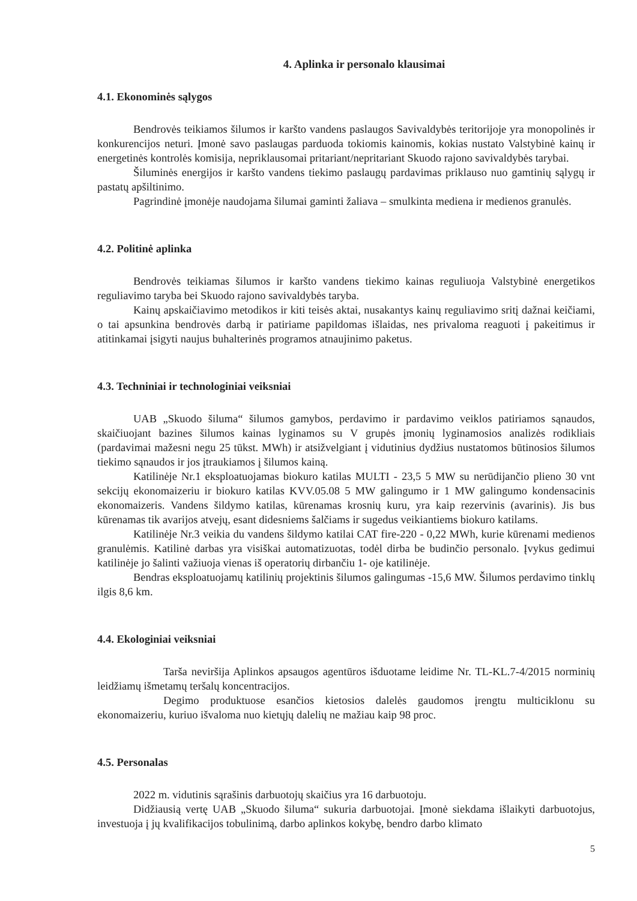4. Aplinka ir personalo klausimai
4.1. Ekonominės sąlygos
Bendrovės teikiamos šilumos ir karšto vandens paslaugos Savivaldybės teritorijoje yra monopolinės ir konkurencijos neturi. Įmonė savo paslaugas parduoda tokiomis kainomis, kokias nustato Valstybinė kainų ir energetinės kontrolės komisija, nepriklausomai pritariant/nepritariant Skuodo rajono savivaldybės tarybai.
Šiluminės energijos ir karšto vandens tiekimo paslaugų pardavimas priklauso nuo gamtinių sąlygų ir pastatų apšiltinimo.
Pagrindinė įmonėje naudojama šilumai gaminti žaliava – smulkinta mediena ir medienos granulės.
4.2. Politinė aplinka
Bendrovės teikiamas šilumos ir karšto vandens tiekimo kainas reguliuoja Valstybinė energetikos reguliavimo taryba bei Skuodo rajono savivaldybės taryba.
Kainų apskaičiavimo metodikos ir kiti teisės aktai, nusakantys kainų reguliavimo sritį dažnai keičiami, o tai apsunkina bendrovės darbą ir patiriame papildomas išlaidas, nes privaloma reaguoti į pakeitimus ir atitinkamai įsigyti naujus buhalterinės programos atnaujinimo paketus.
4.3. Techniniai ir technologiniai veiksniai
UAB „Skuodo šiluma“ šilumos gamybos, perdavimo ir pardavimo veiklos patiriamos sąnaudos, skaičiuojant bazines šilumos kainas lyginamos su V grupės įmonių lyginamosios analizės rodikliais (pardavimai mažesni negu 25 tūkst. MWh) ir atsižvelgiant į vidutinius dydžius nustatomos būtinosios šilumos tiekimo sąnaudos ir jos įtraukiamos į šilumos kainą.
Katilinėje Nr.1 eksploatuojamas biokuro katilas MULTI - 23,5 5 MW su nerūdijančio plieno 30 vnt sekcijų ekonomaizeriu ir biokuro katilas KVV.05.08 5 MW galingumo ir 1 MW galingumo kondensacinis ekonomaizeris. Vandens šildymo katilas, kūrenamas krosnių kuru, yra kaip rezervinis (avarinis). Jis bus kūrenamas tik avarijos atvejų, esant didesniems šalčiams ir sugedus veikiantiems biokuro katilams.
Katilinėje Nr.3 veikia du vandens šildymo katilai CAT fire-220 - 0,22 MWh, kurie kūrenami medienos granulėmis. Katilinė darbas yra visiškai automatizuotas, todėl dirba be budinčio personalo. Įvykus gedimui katilinėje jo šalinti važiuoja vienas iš operatorių dirbančiu 1- oje katilinėje.
Bendras eksploatuojamų katilinių projektinis šilumos galingumas -15,6 MW. Šilumos perdavimo tinklų ilgis 8,6 km.
4.4. Ekologiniai veiksniai
Tarša neviršija Aplinkos apsaugos agentūros išduotame leidime Nr. TL-KL.7-4/2015 norminių leidžiamų išmetamų teršalų koncentracijos.
Degimo produktuose esančios kietosios dalelės gaudomos įrengtu multiciklonu su ekonomaizeriu, kuriuo išvaloma nuo kietųjų dalelių ne mažiau kaip 98 proc.
4.5. Personalas
2022 m. vidutinis sąrašinis darbuotojų skaičius yra 16 darbuotoju.
Didžiausią vertę UAB „Skuodo šiluma“ sukuria darbuotojai. Įmonė siekdama išlaikyti darbuotojus, investuoja į jų kvalifikacijos tobulinimą, darbo aplinkos kokybę, bendro darbo klimato
5